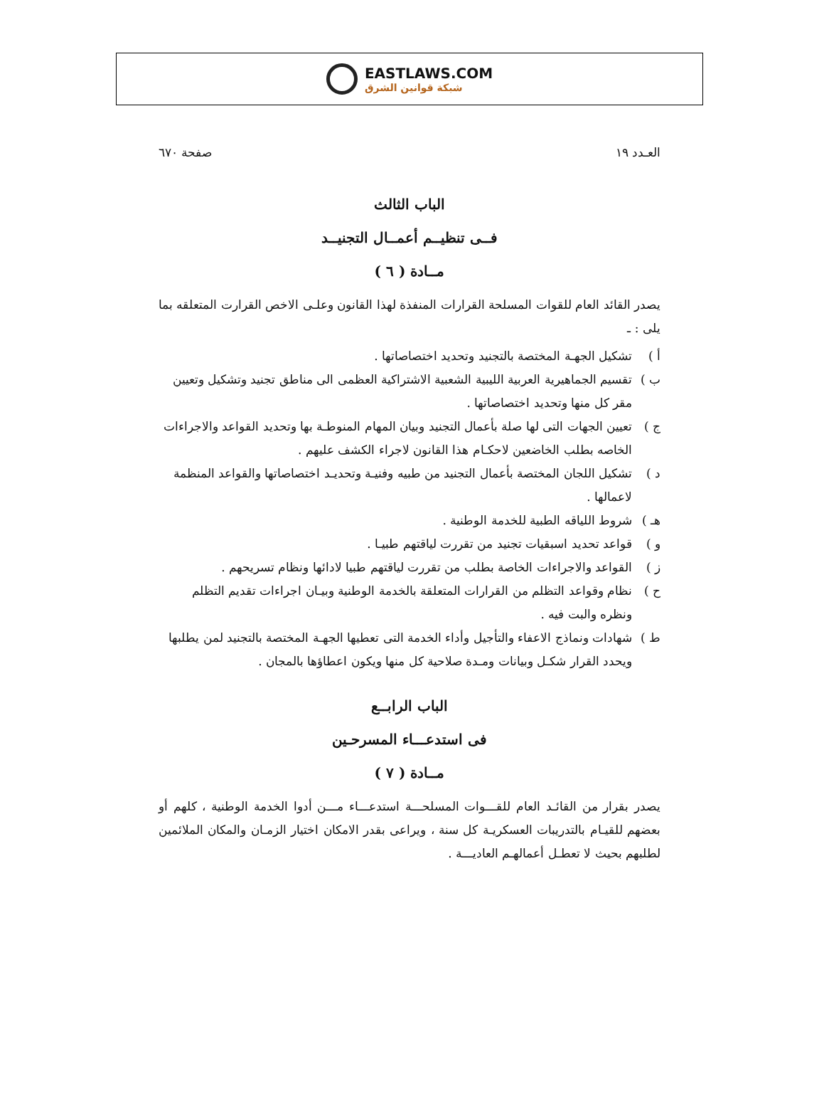EASTLAWS.COM
شبكة قوانين الشرق
العـدد ١٩ صفحة ٦٧٠
الباب الثالث
فــى تنظيــم أعمــال التجنيــد
مــادة ( ٦ )
يصدر القائد العام للقوات المسلحة القرارات المنفذة لهذا القانون وعلـى الاخص القرارت المتعلقه بما يلى : ـ
أ ) تشكيل الجهـة المختصة بالتجنيد وتحديد اختصاصاتها .
ب ) تقسيم الجماهيرية العربية الليبية الشعبية الاشتراكية العظمى الى مناطق تجنيد وتشكيل وتعيين مقر كل منها وتحديد اختصاصاتها .
ج ) تعيين الجهات التى لها صلة بأعمال التجنيد وبيان المهام المنوطـة بها وتحديد القواعد والاجراءات الخاصه بطلب الخاضعين لاحكـام هذا القانون لاجراء الكشف عليهم .
د ) تشكيل اللجان المختصة بأعمال التجنيد من طبيه وفنيـة وتحديـد اختصاصاتها والقواعد المنظمة لاعمالها .
هـ ) شروط اللياقه الطبية للخدمة الوطنية .
و ) قواعد تحديد اسبقيات تجنيد من تقررت لياقتهم طبيـا .
ز ) القواعد والاجراءات الخاصة بطلب من تقررت لياقتهم طبيا لادائها ونظام تسريحهم .
ح ) نظام وقواعد التظلم من القرارات المتعلقة بالخدمة الوطنية وبيـان اجراءات تقديم التظلم ونظره والبت فيه .
ط ) شهادات ونماذج الاعفاء والتأجيل وأداء الخدمة التى تعطيها الجهـة المختصة بالتجنيد لمن يطلبها ويحدد القرار شكـل وبيانات ومـدة صلاحية كل منها ويكون اعطاؤها بالمجان .
الباب الرابــع
فى استدعـــاء المسرحـين
مــادة ( ٧ )
يصدر بقرار من القائـد العام للقـــوات المسلحـــة استدعـــاء مـــن أدوا الخدمة الوطنية ، كلهم أو بعضهم للقيـام بالتدريبات العسكريـة كل سنة ، ويراعى بقدر الامكان اختيار الزمـان والمكان الملائمين لطلبهم بحيث لا تعطـل أعمالهـم العاديـــة .